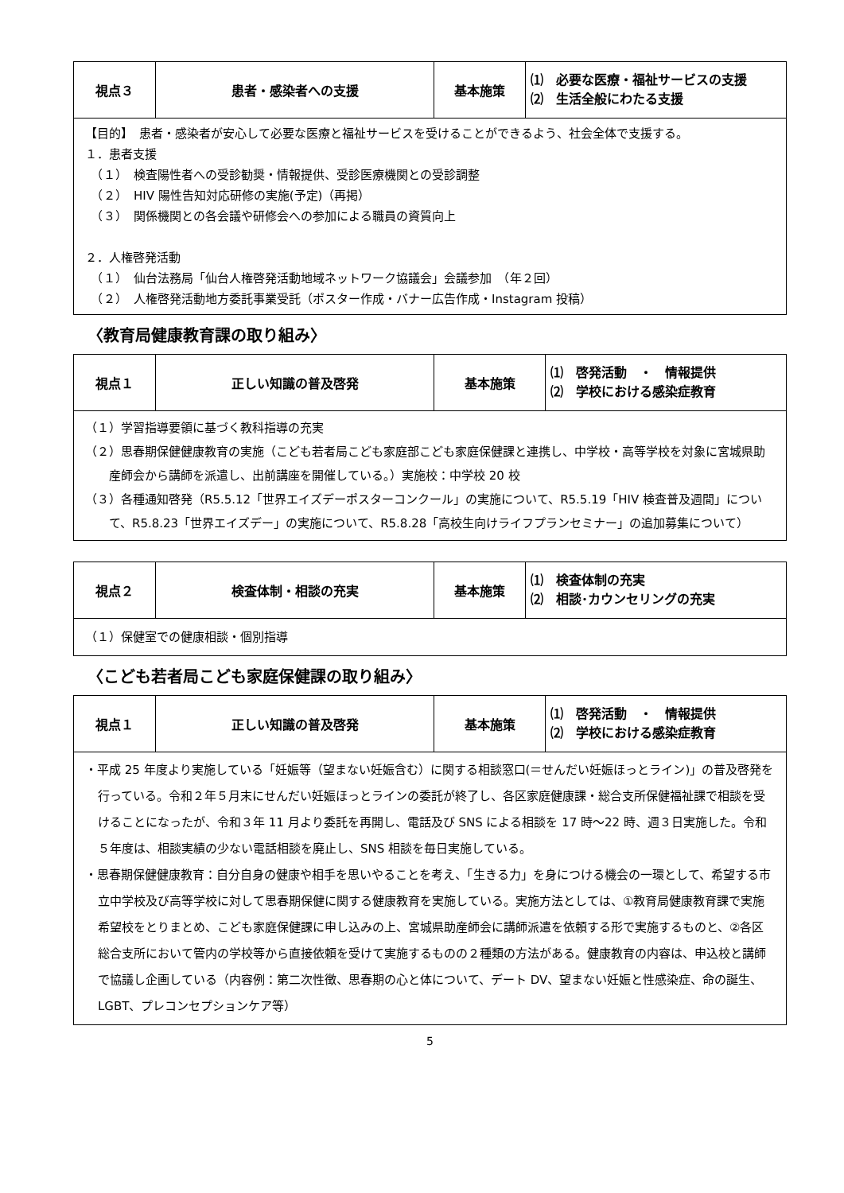| 視点３ | 患者・感染者への支援 | 基本施策 | ⑴ 必要な医療・福祉サービスの支援 ⑵ 生活全般にわたる支援 |
| --- | --- | --- | --- |
| 【目的】 患者・感染者が安心して必要な医療と福祉サービスを受けることができるよう、社会全体で支援する。 １．患者支援 （１） 検査陽性者への受診勧奨・情報提供、受診医療機関との受診調整 （２） HIV 陽性告知対応研修の実施(予定)（再掲） （３） 関係機関との各会議や研修会への参加による職員の資質向上 ２．人権啓発活動 （１） 仙台法務局「仙台人権啓発活動地域ネットワーク協議会」会議参加 （年２回） （２） 人権啓発活動地方委託事業受託（ポスター作成・バナー広告作成・Instagram 投稿） | | | |
〈教育局健康教育課の取り組み〉
| 視点１ | 正しい知識の普及啓発 | 基本施策 | ⑴ 啓発活動 ・ 情報提供 ⑵ 学校における感染症教育 |
| --- | --- | --- | --- |
| （１）学習指導要領に基づく教科指導の充実 （２）思春期保健健康教育の実施（こども若者局こども家庭部こども家庭保健課と連携し、中学校・高等学校を対象に宮城県助産師会から講師を派遣し、出前講座を開催している。）実施校：中学校 20 校 （３）各種通知啓発（R5.5.12「世界エイズデーポスターコンクール」の実施について、R5.5.19「HIV 検査普及週間」について、R5.8.23「世界エイズデー」の実施について、R5.8.28「高校生向けライフプランセミナー」の追加募集について） | | | |
| 視点２ | 検査体制・相談の充実 | 基本施策 | ⑴ 検査体制の充実 ⑵ 相談･カウンセリングの充実 |
| --- | --- | --- | --- |
| （１）保健室での健康相談・個別指導 | | | |
〈こども若者局こども家庭保健課の取り組み〉
| 視点１ | 正しい知識の普及啓発 | 基本施策 | ⑴ 啓発活動 ・ 情報提供 ⑵ 学校における感染症教育 |
| --- | --- | --- | --- |
| ・平成 25 年度より実施している「妊娠等（望まない妊娠含む）に関する相談窓口(＝せんだい妊娠ほっとライン)」の普及啓発を行っている。令和２年５月末にせんだい妊娠ほっとラインの委託が終了し、各区家庭健康課・総合支所保健福祉課で相談を受けることになったが、令和３年 11 月より委託を再開し、電話及び SNS による相談を 17 時～22 時、週３日実施した。令和５年度は、相談実績の少ない電話相談を廃止し、SNS 相談を毎日実施している。 ・思春期保健健康教育：自分自身の健康や相手を思いやることを考え、「生きる力」を身につける機会の一環として、希望する市立中学校及び高等学校に対して思春期保健に関する健康教育を実施している。実施方法としては、①教育局健康教育課で実施希望校をとりまとめ、こども家庭保健課に申し込みの上、宮城県助産師会に講師派遣を依頼する形で実施するものと、②各区総合支所において管内の学校等から直接依頼を受けて実施するものの２種類の方法がある。健康教育の内容は、申込校と講師で協議し企画している（内容例：第二次性徴、思春期の心と体について、デート DV、望まない妊娠と性感染症、命の誕生、LGBT、プレコンセプションケア等） | | | |
5